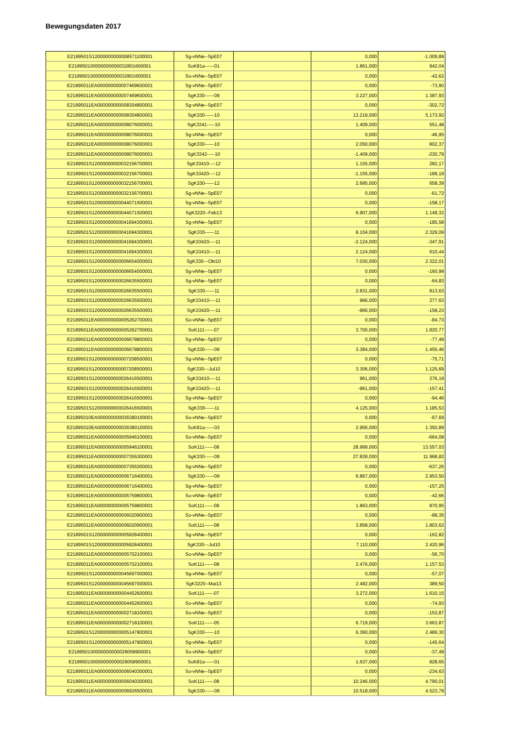Bewegungsdaten 2017
| E2189501S12000000000008571100001 | Sg-vNNe--SpE07 | | 0,000 | -1.009,89 |
| E218950100000000000032801600001 | SoK81a------01 | | 1.861,000 | 942,04 |
| E218950100000000000032801600001 | So-vNNe--SpE07 | | 0,000 | -42,62 |
| E21895011EA000000000007469600001 | Sg-vNNe--SpE07 | | 0,000 | -73,90 |
| E21895011EA000000000007469600001 | SgK330------09 | | 3.227,000 | 1.387,93 |
| E21895011EA000000000008304800001 | Sg-vNNe--SpE07 | | 0,000 | -302,72 |
| E21895011EA000000000008304800001 | SgK330------10 | | 13.219,000 | 5.173,92 |
| E21895011EA000000000008076000001 | SgK3341-----10 | | 1.409,000 | 551,48 |
| E21895011EA000000000008076000001 | Sg-vNNe--SpE07 | | 0,000 | -46,95 |
| E21895011EA000000000008076000001 | SgK330------10 | | 2.050,000 | 802,37 |
| E21895011EA000000000008076000001 | SgK3342-----10 | | -1.409,000 | -230,79 |
| E2189501S12000000000032156700001 | SgK33410----12 | | 1.155,000 | 282,17 |
| E2189501S12000000000032156700001 | SgK33420----12 | | -1.155,000 | -189,19 |
| E2189501S12000000000032156700001 | SgK330------12 | | 2.695,000 | 658,39 |
| E2189501S12000000000032156700001 | Sg-vNNe--SpE07 | | 0,000 | -61,72 |
| E2189501S12000000000044071500001 | Sg-vNNe--SpE07 | | 0,000 | -158,17 |
| E2189501S12000000000044071500001 | SgK3220--Feb13 | | 6.907,000 | 1.149,32 |
| E2189501S12000000000041694300001 | Sg-vNNe--SpE07 | | 0,000 | -185,58 |
| E2189501S12000000000041694300001 | SgK330------11 | | 8.104,000 | 2.329,09 |
| E2189501S12000000000041694300001 | SgK33420----11 | | -2.124,000 | -347,91 |
| E2189501S12000000000041694300001 | SgK33410----11 | | 2.124,000 | 610,44 |
| E2189501S12000000000006654000001 | SgK330---Okt10 | | 7.030,000 | 2.322,01 |
| E2189501S12000000000006654000001 | Sg-vNNe--SpE07 | | 0,000 | -160,99 |
| E2189501S12000000000026635500001 | Sg-vNNe--SpE07 | | 0,000 | -64,83 |
| E2189501S12000000000026635500001 | SgK330------11 | | 2.831,000 | 813,63 |
| E2189501S12000000000026635500001 | SgK33410----11 | | 966,000 | 277,63 |
| E2189501S12000000000026635500001 | SgK33420----11 | | -966,000 | -158,23 |
| E21895011EA000000000005262700001 | So-vNNe--SpE07 | | 0,000 | -84,73 |
| E21895011EA000000000005262700001 | SoK111------07 | | 3.700,000 | 1.820,77 |
| E21895011EA000000000006678800001 | Sg-vNNe--SpE07 | | 0,000 | -77,49 |
| E21895011EA000000000006678800001 | SgK330------09 | | 3.384,000 | 1.455,46 |
| E2189501S12000000000007208500001 | Sg-vNNe--SpE07 | | 0,000 | -75,71 |
| E2189501S12000000000007208500001 | SgK330---Jul10 | | 3.306,000 | 1.125,69 |
| E2189501S12000000000026416500001 | SgK33410----11 | | 961,000 | 276,19 |
| E2189501S12000000000026416500001 | SgK33420----11 | | -961,000 | -157,41 |
| E2189501S12000000000026416500001 | Sg-vNNe--SpE07 | | 0,000 | -94,46 |
| E2189501S12000000000026416500001 | SgK330------11 | | 4.125,000 | 1.185,53 |
| E21895010EA000000000036380100001 | So-vNNe--SpE07 | | 0,000 | -67,69 |
| E21895010EA000000000036380100001 | SoK81a------03 | | 2.956,000 | 1.350,89 |
| E21895011EA000000000005946100001 | So-vNNe--SpE07 | | 0,000 | -664,08 |
| E21895011EA000000000005946100001 | SoK111------08 | | 28.999,000 | 13.557,03 |
| E21895011EA000000000007355300001 | SgK330------09 | | 27.828,000 | 11.968,82 |
| E21895011EA000000000007355300001 | Sg-vNNe--SpE07 | | 0,000 | -637,26 |
| E21895011EA000000000006716400001 | SgK330------09 | | 6.867,000 | 2.953,50 |
| E21895011EA000000000006716400001 | Sg-vNNe--SpE07 | | 0,000 | -157,25 |
| E21895011EA000000000005759800001 | So-vNNe--SpE07 | | 0,000 | -42,66 |
| E21895011EA000000000005759800001 | SoK111------08 | | 1.863,000 | 870,95 |
| E21895011EA000000000006020900001 | So-vNNe--SpE07 | | 0,000 | -88,35 |
| E21895011EA000000000006020900001 | SoK111------08 | | 3.858,000 | 1.803,62 |
| E2189501S12000000000005928400001 | Sg-vNNe--SpE07 | | 0,000 | -162,82 |
| E2189501S12000000000005928400001 | SgK330---Jul10 | | 7.110,000 | 2.420,96 |
| E21895011EA000000000005702100001 | So-vNNe--SpE07 | | 0,000 | -56,70 |
| E21895011EA000000000005702100001 | SoK111------08 | | 2.476,000 | 1.157,53 |
| E2189501S12000000000045697000001 | Sg-vNNe--SpE07 | | 0,000 | -57,07 |
| E2189501S12000000000045697000001 | SgK3220--Mai13 | | 2.492,000 | 389,50 |
| E21895011EA000000000004452600001 | SoK111------07 | | 3.272,000 | 1.610,15 |
| E21895011EA000000000004452600001 | So-vNNe--SpE07 | | 0,000 | -74,93 |
| E21895011EA000000000002718100001 | So-vNNe--SpE07 | | 0,000 | -153,87 |
| E21895011EA000000000002718100001 | SoK111------05 | | 6.719,000 | 3.663,87 |
| E2189501S12000000000005147800001 | SgK330------10 | | 6.360,000 | 2.489,30 |
| E2189501S12000000000005147800001 | Sg-vNNe--SpE07 | | 0,000 | -145,64 |
| E218950100000000000029058900001 | So-vNNe--SpE07 | | 0,000 | -37,49 |
| E218950100000000000029058900001 | SoK81a------01 | | 1.637,000 | 828,65 |
| E21895011EA000000000006040300001 | So-vNNe--SpE07 | | 0,000 | -234,63 |
| E21895011EA000000000006040300001 | SoK111------08 | | 10.246,000 | 4.790,01 |
| E21895011EA000000000006926500001 | SgK330------09 | | 10.518,000 | 4.523,79 |